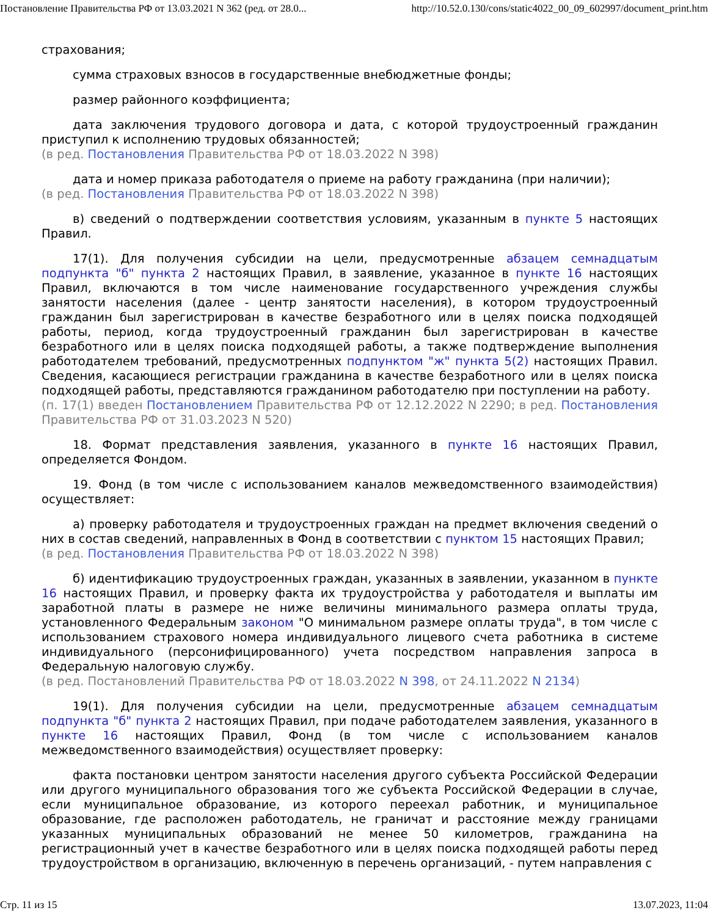Постановление Правительства РФ от 13.03.2021 N 362 (ред. от 28.0... http://10.52.0.130/cons/static4022_00_09_602997/document_print.htm
страхования;
сумма страховых взносов в государственные внебюджетные фонды;
размер районного коэффициента;
дата заключения трудового договора и дата, с которой трудоустроенный гражданин приступил к исполнению трудовых обязанностей;
(в ред. Постановления Правительства РФ от 18.03.2022 N 398)
дата и номер приказа работодателя о приеме на работу гражданина (при наличии);
(в ред. Постановления Правительства РФ от 18.03.2022 N 398)
в) сведений о подтверждении соответствия условиям, указанным в пункте 5 настоящих Правил.
17(1). Для получения субсидии на цели, предусмотренные абзацем семнадцатым подпункта "б" пункта 2 настоящих Правил, в заявление, указанное в пункте 16 настоящих Правил, включаются в том числе наименование государственного учреждения службы занятости населения (далее - центр занятости населения), в котором трудоустроенный гражданин был зарегистрирован в качестве безработного или в целях поиска подходящей работы, период, когда трудоустроенный гражданин был зарегистрирован в качестве безработного или в целях поиска подходящей работы, а также подтверждение выполнения работодателем требований, предусмотренных подпунктом "ж" пункта 5(2) настоящих Правил. Сведения, касающиеся регистрации гражданина в качестве безработного или в целях поиска подходящей работы, представляются гражданином работодателю при поступлении на работу.
(п. 17(1) введен Постановлением Правительства РФ от 12.12.2022 N 2290; в ред. Постановления Правительства РФ от 31.03.2023 N 520)
18. Формат представления заявления, указанного в пункте 16 настоящих Правил, определяется Фондом.
19. Фонд (в том числе с использованием каналов межведомственного взаимодействия) осуществляет:
а) проверку работодателя и трудоустроенных граждан на предмет включения сведений о них в состав сведений, направленных в Фонд в соответствии с пунктом 15 настоящих Правил;
(в ред. Постановления Правительства РФ от 18.03.2022 N 398)
б) идентификацию трудоустроенных граждан, указанных в заявлении, указанном в пункте 16 настоящих Правил, и проверку факта их трудоустройства у работодателя и выплаты им заработной платы в размере не ниже величины минимального размера оплаты труда, установленного Федеральным законом "О минимальном размере оплаты труда", в том числе с использованием страхового номера индивидуального лицевого счета работника в системе индивидуального (персонифицированного) учета посредством направления запроса в Федеральную налоговую службу.
(в ред. Постановлений Правительства РФ от 18.03.2022 N 398, от 24.11.2022 N 2134)
19(1). Для получения субсидии на цели, предусмотренные абзацем семнадцатым подпункта "б" пункта 2 настоящих Правил, при подаче работодателем заявления, указанного в пункте 16 настоящих Правил, Фонд (в том числе с использованием каналов межведомственного взаимодействия) осуществляет проверку:
факта постановки центром занятости населения другого субъекта Российской Федерации или другого муниципального образования того же субъекта Российской Федерации в случае, если муниципальное образование, из которого переехал работник, и муниципальное образование, где расположен работодатель, не граничат и расстояние между границами указанных муниципальных образований не менее 50 километров, гражданина на регистрационный учет в качестве безработного или в целях поиска подходящей работы перед трудоустройством в организацию, включенную в перечень организаций, - путем направления с
Стр. 11 из 15 13.07.2023, 11:04